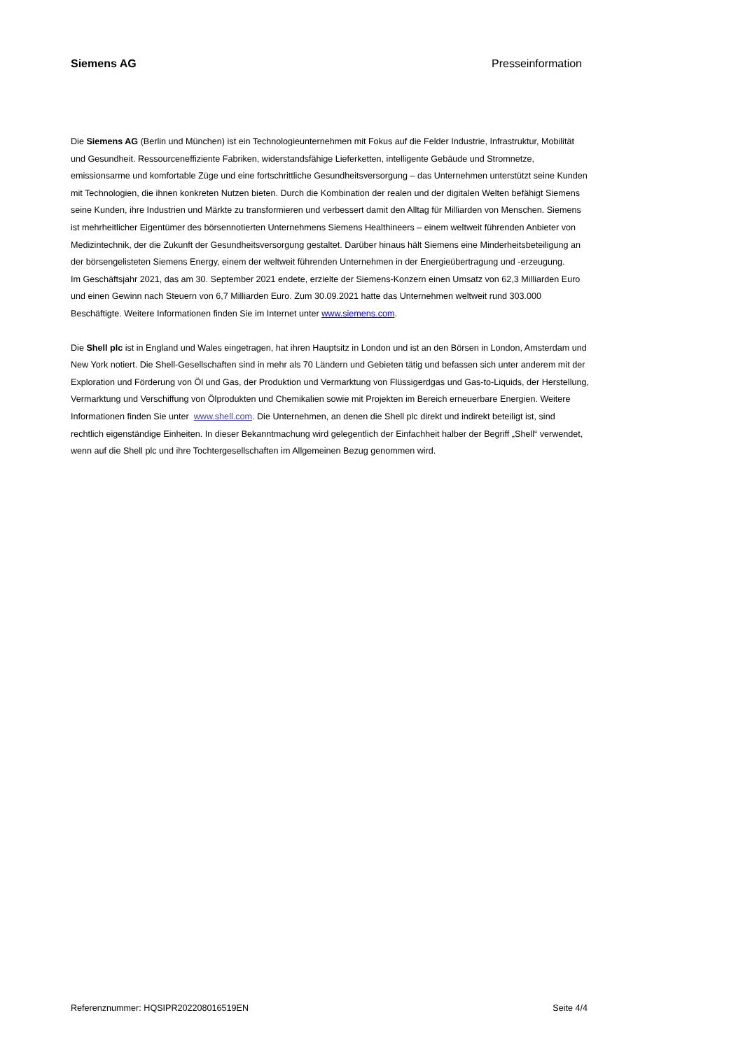Siemens AG Presseinformation
Die Siemens AG (Berlin und München) ist ein Technologieunternehmen mit Fokus auf die Felder Industrie, Infrastruktur, Mobilität und Gesundheit. Ressourceneffiziente Fabriken, widerstandsfähige Lieferketten, intelligente Gebäude und Stromnetze, emissionsarme und komfortable Züge und eine fortschrittliche Gesundheitsversorgung – das Unternehmen unterstützt seine Kunden mit Technologien, die ihnen konkreten Nutzen bieten. Durch die Kombination der realen und der digitalen Welten befähigt Siemens seine Kunden, ihre Industrien und Märkte zu transformieren und verbessert damit den Alltag für Milliarden von Menschen. Siemens ist mehrheitlicher Eigentümer des börsennotierten Unternehmens Siemens Healthineers – einem weltweit führenden Anbieter von Medizintechnik, der die Zukunft der Gesundheitsversorgung gestaltet. Darüber hinaus hält Siemens eine Minderheitsbeteiligung an der börsengelisteten Siemens Energy, einem der weltweit führenden Unternehmen in der Energieübertragung und -erzeugung.
Im Geschäftsjahr 2021, das am 30. September 2021 endete, erzielte der Siemens-Konzern einen Umsatz von 62,3 Milliarden Euro und einen Gewinn nach Steuern von 6,7 Milliarden Euro. Zum 30.09.2021 hatte das Unternehmen weltweit rund 303.000 Beschäftigte. Weitere Informationen finden Sie im Internet unter www.siemens.com.
Die Shell plc ist in England und Wales eingetragen, hat ihren Hauptsitz in London und ist an den Börsen in London, Amsterdam und New York notiert. Die Shell-Gesellschaften sind in mehr als 70 Ländern und Gebieten tätig und befassen sich unter anderem mit der Exploration und Förderung von Öl und Gas, der Produktion und Vermarktung von Flüssigerdgas und Gas-to-Liquids, der Herstellung, Vermarktung und Verschiffung von Ölprodukten und Chemikalien sowie mit Projekten im Bereich erneuerbare Energien. Weitere Informationen finden Sie unter www.shell.com. Die Unternehmen, an denen die Shell plc direkt und indirekt beteiligt ist, sind rechtlich eigenständige Einheiten. In dieser Bekanntmachung wird gelegentlich der Einfachheit halber der Begriff „Shell“ verwendet, wenn auf die Shell plc und ihre Tochtergesellschaften im Allgemeinen Bezug genommen wird.
Referenznummer: HQSIPR202208016519EN Seite 4/4